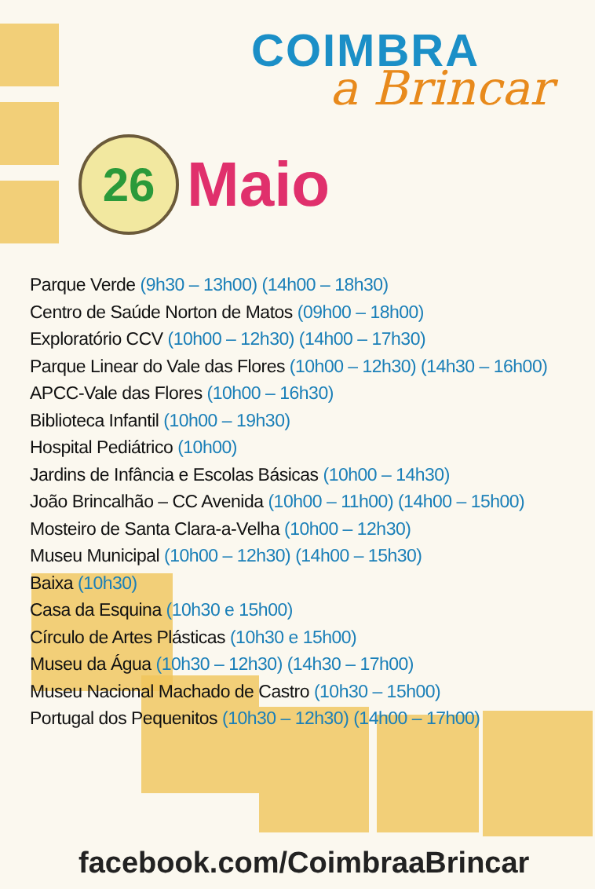COIMBRA
a Brincar
26
Maio
Parque Verde (9h30 – 13h00) (14h00 – 18h30)
Centro de Saúde Norton de Matos (09h00 – 18h00)
Exploratório CCV (10h00 – 12h30) (14h00 – 17h30)
Parque Linear do Vale das Flores (10h00 – 12h30) (14h30 – 16h00)
APCC-Vale das Flores (10h00 – 16h30)
Biblioteca Infantil (10h00 – 19h30)
Hospital Pediátrico (10h00)
Jardins de Infância e Escolas Básicas (10h00 – 14h30)
João Brincalhão – CC Avenida (10h00 – 11h00) (14h00 – 15h00)
Mosteiro de Santa Clara-a-Velha (10h00 – 12h30)
Museu Municipal (10h00 – 12h30) (14h00 – 15h30)
Baixa (10h30)
Casa da Esquina (10h30 e 15h00)
Círculo de Artes Plásticas (10h30 e 15h00)
Museu da Água (10h30 – 12h30) (14h30 – 17h00)
Museu Nacional Machado de Castro (10h30 – 15h00)
Portugal dos Pequenitos (10h30 – 12h30) (14h00 – 17h00)
facebook.com/CoimbraaBrincar